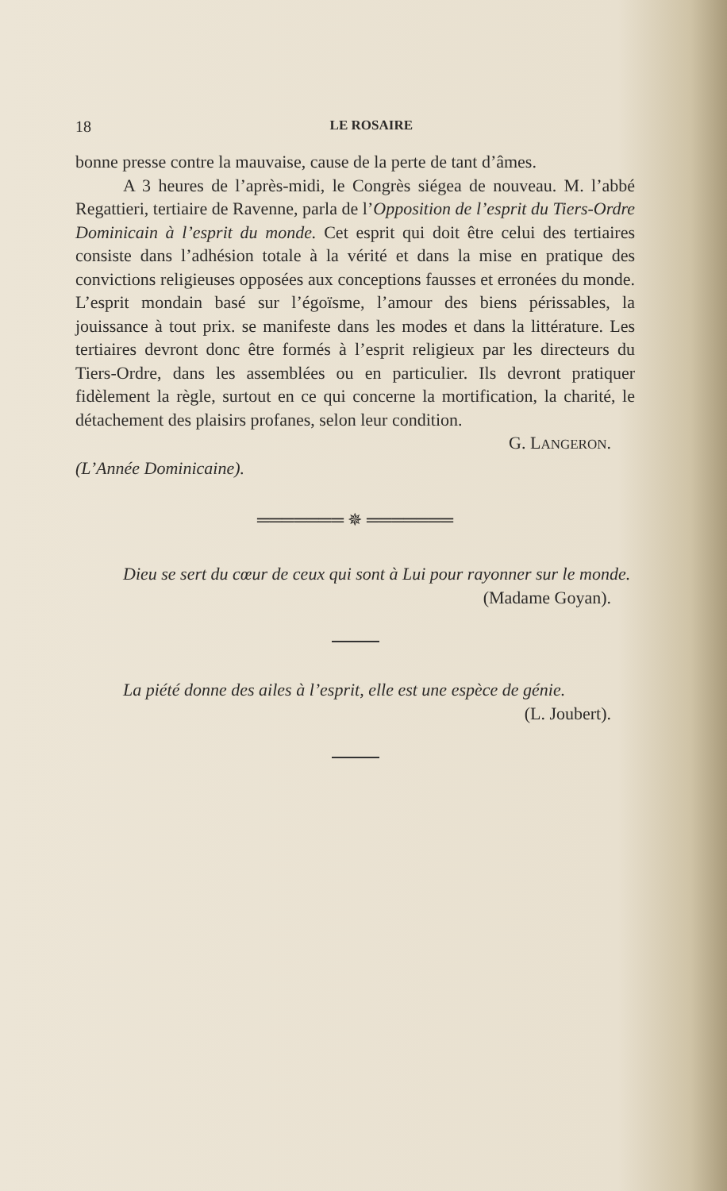18 LE ROSAIRE
bonne presse contre la mauvaise, cause de la perte de tant d’âmes.
A 3 heures de l’après-midi, le Congrès siégea de nouveau. M. l’abbé Regattieri, tertiaire de Ravenne, parla de l’Opposition de l’esprit du Tiers-Ordre Dominicain à l’esprit du monde. Cet esprit qui doit être celui des tertiaires consiste dans l’adhésion totale à la vérité et dans la mise en pratique des convictions religieuses opposées aux conceptions fausses et erronées du monde. L’esprit mondain basé sur l’égoïsme, l’amour des biens périssables, la jouissance à tout prix. se manifeste dans les modes et dans la littérature. Les tertiaires devront donc être formés à l’esprit religieux par les directeurs du Tiers-Ordre, dans les assemblées ou en particulier. Ils devront pratiquer fidèlement la règle, surtout en ce qui concerne la mortification, la charité, le détachement des plaisirs profanes, selon leur condition.
G. LANGERON.
(L’Année Dominicaine).
═══════ ✵ ═══════
Dieu se sert du cœur de ceux qui sont à Lui pour rayonner sur le monde.
(Madame Goyan).
La piété donne des ailes à l’esprit, elle est une espèce de génie.
(L. Joubert).